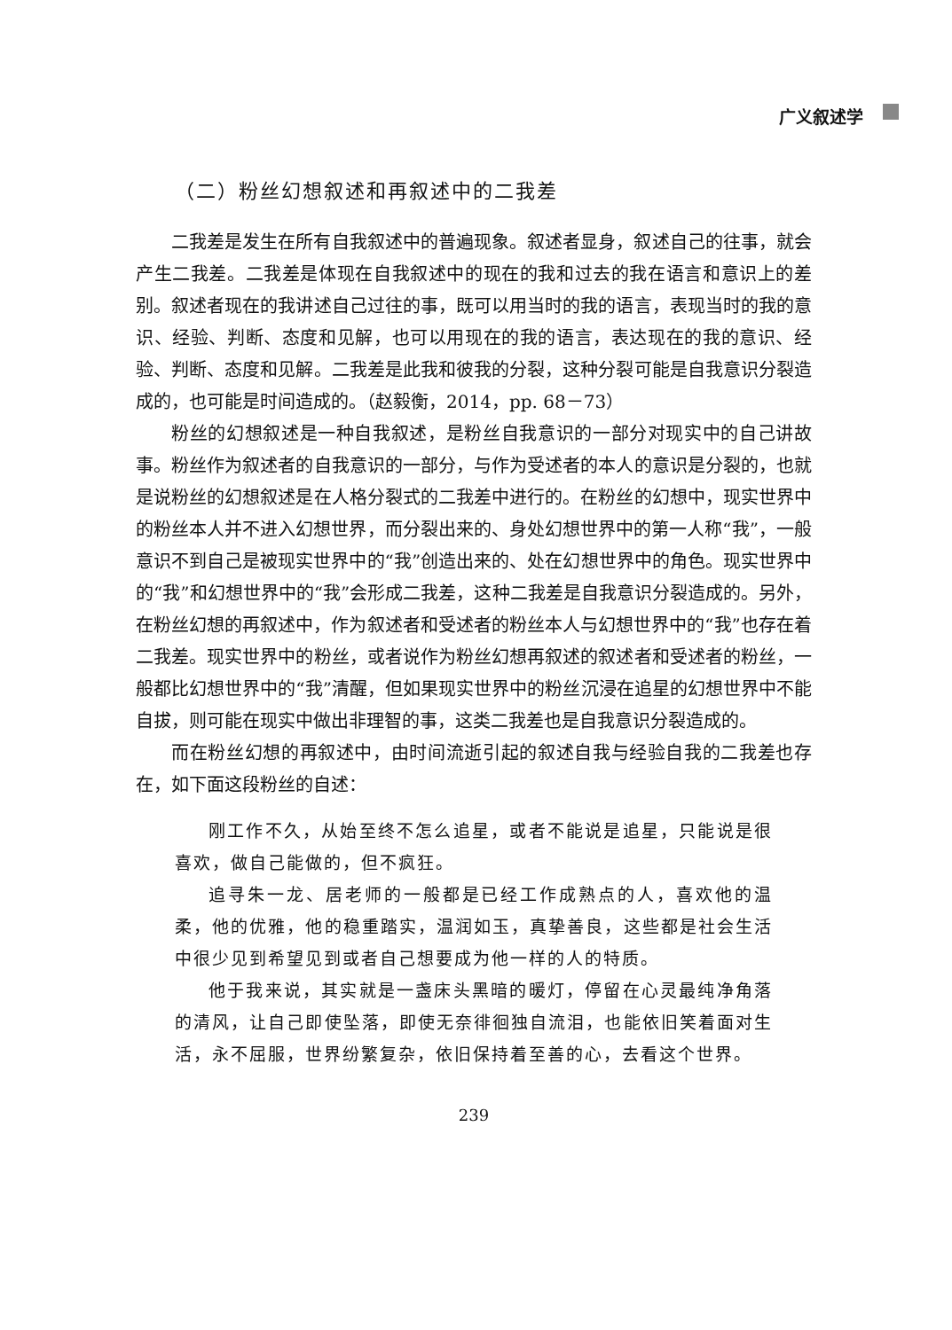广义叙述学
（二）粉丝幻想叙述和再叙述中的二我差
二我差是发生在所有自我叙述中的普遍现象。叙述者显身，叙述自己的往事，就会产生二我差。二我差是体现在自我叙述中的现在的我和过去的我在语言和意识上的差别。叙述者现在的我讲述自己过往的事，既可以用当时的我的语言，表现当时的我的意识、经验、判断、态度和见解，也可以用现在的我的语言，表达现在的我的意识、经验、判断、态度和见解。二我差是此我和彼我的分裂，这种分裂可能是自我意识分裂造成的，也可能是时间造成的。（赵毅衡，2014，pp. 68－73）
粉丝的幻想叙述是一种自我叙述，是粉丝自我意识的一部分对现实中的自己讲故事。粉丝作为叙述者的自我意识的一部分，与作为受述者的本人的意识是分裂的，也就是说粉丝的幻想叙述是在人格分裂式的二我差中进行的。在粉丝的幻想中，现实世界中的粉丝本人并不进入幻想世界，而分裂出来的、身处幻想世界中的第一人称“我”，一般意识不到自己是被现实世界中的“我”创造出来的、处在幻想世界中的角色。现实世界中的“我”和幻想世界中的“我”会形成二我差，这种二我差是自我意识分裂造成的。另外，在粉丝幻想的再叙述中，作为叙述者和受述者的粉丝本人与幻想世界中的“我”也存在着二我差。现实世界中的粉丝，或者说作为粉丝幻想再叙述的叙述者和受述者的粉丝，一般都比幻想世界中的“我”清醒，但如果现实世界中的粉丝沉浸在追星的幻想世界中不能自拔，则可能在现实中做出非理智的事，这类二我差也是自我意识分裂造成的。
而在粉丝幻想的再叙述中，由时间流逝引起的叙述自我与经验自我的二我差也存在，如下面这段粉丝的自述：
刚工作不久，从始至终不怎么追星，或者不能说是追星，只能说是很喜欢，做自己能做的，但不疯狂。
追寻朱一龙、居老师的一般都是已经工作成熟点的人，喜欢他的温柔，他的优雅，他的稳重踏实，温润如玉，真挚善良，这些都是社会生活中很少见到希望见到或者自己想要成为他一样的人的特质。
他于我来说，其实就是一盏床头黑暗的暖灯，停留在心灵最纯净角落的清风，让自己即使坠落，即使无奈徘徊独自流泪，也能依旧笑着面对生活，永不屈服，世界纷繁复杂，依旧保持着至善的心，去看这个世界。
239